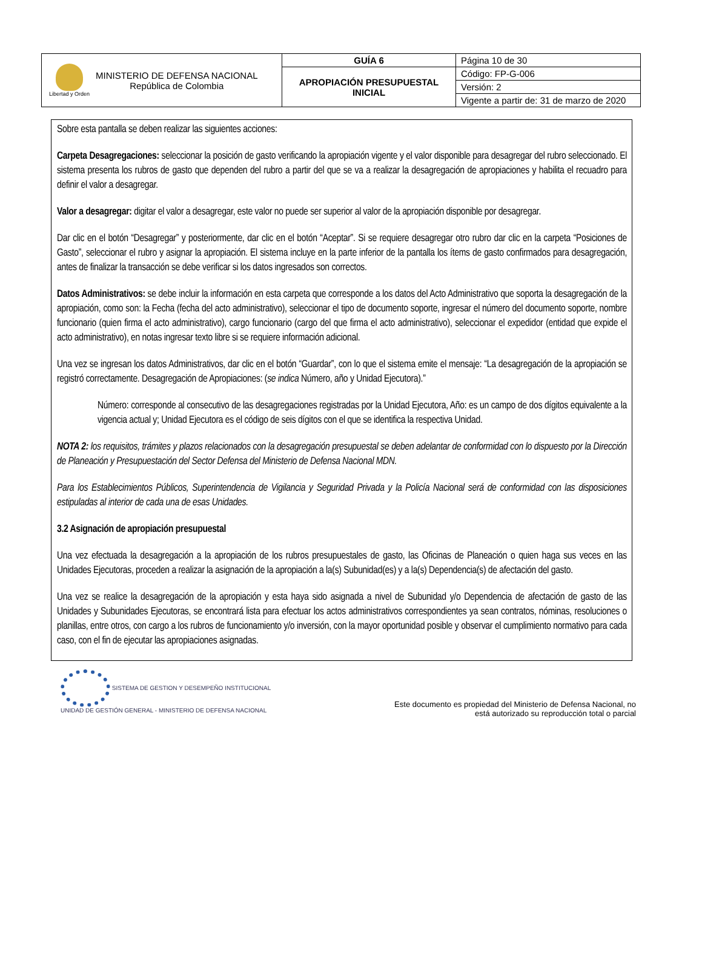| Libertad y Orden MINISTERIO DE DEFENSA NACIONAL República de Colombia | GUÍA 6 | Página 10 de 30 |
| | APROPIACIÓN PRESUPUESTAL INICIAL | Código: FP-G-006 |
| | | Versión: 2 |
| | | Vigente a partir de: 31 de marzo de 2020 |
Sobre esta pantalla se deben realizar las siguientes acciones:
Carpeta Desagregaciones: seleccionar la posición de gasto verificando la apropiación vigente y el valor disponible para desagregar del rubro seleccionado. El sistema presenta los rubros de gasto que dependen del rubro a partir del que se va a realizar la desagregación de apropiaciones y habilita el recuadro para definir el valor a desagregar.
Valor a desagregar: digitar el valor a desagregar, este valor no puede ser superior al valor de la apropiación disponible por desagregar.
Dar clic en el botón “Desagregar” y posteriormente, dar clic en el botón “Aceptar”. Si se requiere desagregar otro rubro dar clic en la carpeta “Posiciones de Gasto”, seleccionar el rubro y asignar la apropiación. El sistema incluye en la parte inferior de la pantalla los ítems de gasto confirmados para desagregación, antes de finalizar la transacción se debe verificar si los datos ingresados son correctos.
Datos Administrativos: se debe incluir la información en esta carpeta que corresponde a los datos del Acto Administrativo que soporta la desagregación de la apropiación, como son: la Fecha (fecha del acto administrativo), seleccionar el tipo de documento soporte, ingresar el número del documento soporte, nombre funcionario (quien firma el acto administrativo), cargo funcionario (cargo del que firma el acto administrativo), seleccionar el expedidor (entidad que expide el acto administrativo), en notas ingresar texto libre si se requiere información adicional.
Una vez se ingresan los datos Administrativos, dar clic en el botón “Guardar”, con lo que el sistema emite el mensaje: “La desagregación de la apropiación se registró correctamente. Desagregación de Apropiaciones: (se indica Número, año y Unidad Ejecutora).”
Número: corresponde al consecutivo de las desagregaciones registradas por la Unidad Ejecutora, Año: es un campo de dos dígitos equivalente a la vigencia actual y; Unidad Ejecutora es el código de seis dígitos con el que se identifica la respectiva Unidad.
NOTA 2: los requisitos, trámites y plazos relacionados con la desagregación presupuestal se deben adelantar de conformidad con lo dispuesto por la Dirección de Planeación y Presupuestación del Sector Defensa del Ministerio de Defensa Nacional MDN.
Para los Establecimientos Públicos, Superintendencia de Vigilancia y Seguridad Privada y la Policía Nacional será de conformidad con las disposiciones estipuladas al interior de cada una de esas Unidades.
3.2 Asignación de apropiación presupuestal
Una vez efectuada la desagregación a la apropiación de los rubros presupuestales de gasto, las Oficinas de Planeación o quien haga sus veces en las Unidades Ejecutoras, proceden a realizar la asignación de la apropiación a la(s) Subunidad(es) y a la(s) Dependencia(s) de afectación del gasto.
Una vez se realice la desagregación de la apropiación y esta haya sido asignada a nivel de Subunidad y/o Dependencia de afectación de gasto de las Unidades y Subunidades Ejecutoras, se encontrará lista para efectuar los actos administrativos correspondientes ya sean contratos, nóminas, resoluciones o planillas, entre otros, con cargo a los rubros de funcionamiento y/o inversión, con la mayor oportunidad posible y observar el cumplimiento normativo para cada caso, con el fin de ejecutar las apropiaciones asignadas.
SISTEMA DE GESTION Y DESEMPEÑO INSTITUCIONAL
UNIDAD DE GESTIÓN GENERAL - MINISTERIO DE DEFENSA NACIONAL
Este documento es propiedad del Ministerio de Defensa Nacional, no
está autorizado su reproducción total o parcial